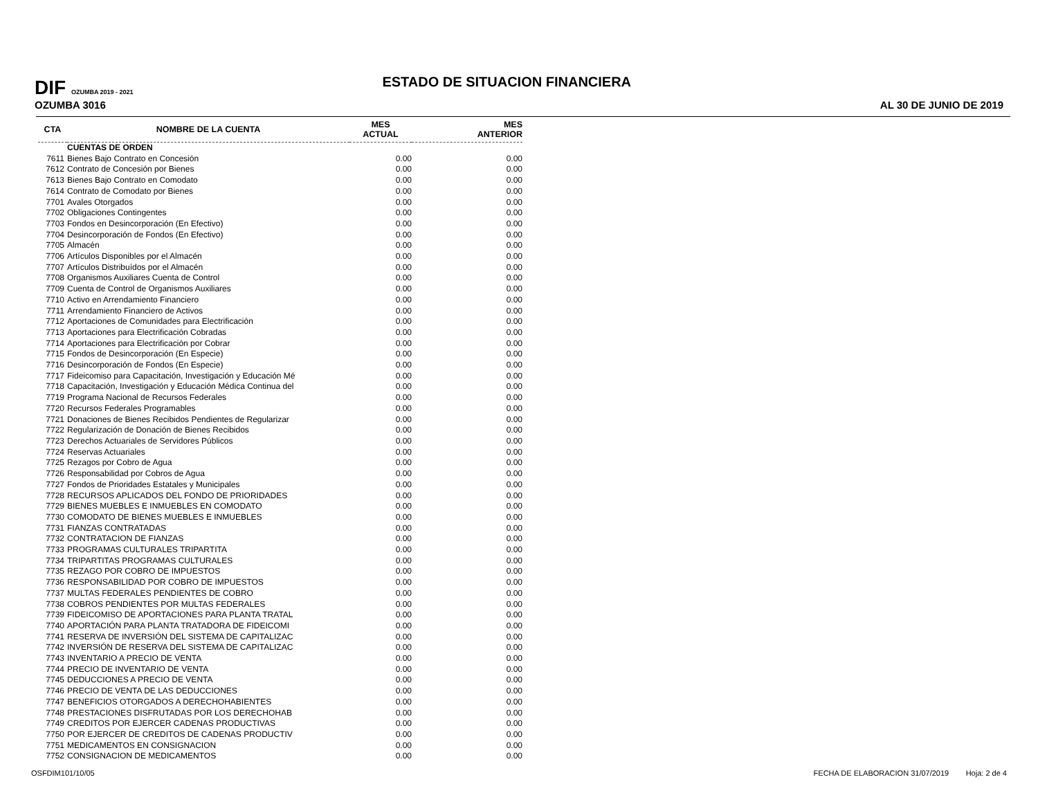DIF OZUMBA 2019 - 2021
OZUMBA 3016
ESTADO DE SITUACION FINANCIERA
AL 30 DE JUNIO DE 2019
| CTA | NOMBRE DE LA CUENTA | MES ACTUAL | MES ANTERIOR |
| --- | --- | --- | --- |
| | CUENTAS DE ORDEN | | |
| 7611 | Bienes Bajo Contrato en Concesión | 0.00 | 0.00 |
| 7612 | Contrato de Concesión por Bienes | 0.00 | 0.00 |
| 7613 | Bienes Bajo Contrato en Comodato | 0.00 | 0.00 |
| 7614 | Contrato de Comodato por Bienes | 0.00 | 0.00 |
| 7701 | Avales Otorgados | 0.00 | 0.00 |
| 7702 | Obligaciones Contingentes | 0.00 | 0.00 |
| 7703 | Fondos en Desincorporación (En Efectivo) | 0.00 | 0.00 |
| 7704 | Desincorporación de Fondos (En Efectivo) | 0.00 | 0.00 |
| 7705 | Almacén | 0.00 | 0.00 |
| 7706 | Artículos Disponibles por el Almacén | 0.00 | 0.00 |
| 7707 | Artículos Distribuídos por el Almacén | 0.00 | 0.00 |
| 7708 | Organismos Auxiliares Cuenta de Control | 0.00 | 0.00 |
| 7709 | Cuenta de Control de Organismos Auxiliares | 0.00 | 0.00 |
| 7710 | Activo en Arrendamiento Financiero | 0.00 | 0.00 |
| 7711 | Arrendamiento Financiero de Activos | 0.00 | 0.00 |
| 7712 | Aportaciones de Comunidades para Electrificación | 0.00 | 0.00 |
| 7713 | Aportaciones para Electrificación Cobradas | 0.00 | 0.00 |
| 7714 | Aportaciones para Electrificación por Cobrar | 0.00 | 0.00 |
| 7715 | Fondos de Desincorporación (En Especie) | 0.00 | 0.00 |
| 7716 | Desincorporación de Fondos (En Especie) | 0.00 | 0.00 |
| 7717 | Fideicomiso para Capacitación, Investigación y Educación Mé | 0.00 | 0.00 |
| 7718 | Capacitación, Investigación y Educación Médica Continua del | 0.00 | 0.00 |
| 7719 | Programa Nacional de Recursos Federales | 0.00 | 0.00 |
| 7720 | Recursos Federales Programables | 0.00 | 0.00 |
| 7721 | Donaciones de Bienes Recibidos Pendientes de Regularizar | 0.00 | 0.00 |
| 7722 | Regularización de Donación de Bienes Recibidos | 0.00 | 0.00 |
| 7723 | Derechos Actuariales de Servidores Públicos | 0.00 | 0.00 |
| 7724 | Reservas Actuariales | 0.00 | 0.00 |
| 7725 | Rezagos por Cobro de Agua | 0.00 | 0.00 |
| 7726 | Responsabilidad por Cobros de Agua | 0.00 | 0.00 |
| 7727 | Fondos de Prioridades Estatales y Municipales | 0.00 | 0.00 |
| 7728 | RECURSOS APLICADOS DEL FONDO DE PRIORIDADES | 0.00 | 0.00 |
| 7729 | BIENES MUEBLES E INMUEBLES EN COMODATO | 0.00 | 0.00 |
| 7730 | COMODATO DE BIENES MUEBLES E INMUEBLES | 0.00 | 0.00 |
| 7731 | FIANZAS CONTRATADAS | 0.00 | 0.00 |
| 7732 | CONTRATACION DE FIANZAS | 0.00 | 0.00 |
| 7733 | PROGRAMAS CULTURALES TRIPARTITA | 0.00 | 0.00 |
| 7734 | TRIPARTITAS PROGRAMAS CULTURALES | 0.00 | 0.00 |
| 7735 | REZAGO POR COBRO DE IMPUESTOS | 0.00 | 0.00 |
| 7736 | RESPONSABILIDAD POR COBRO DE IMPUESTOS | 0.00 | 0.00 |
| 7737 | MULTAS FEDERALES PENDIENTES DE COBRO | 0.00 | 0.00 |
| 7738 | COBROS PENDIENTES POR MULTAS FEDERALES | 0.00 | 0.00 |
| 7739 | FIDEICOMISO DE APORTACIONES PARA PLANTA TRATAL | 0.00 | 0.00 |
| 7740 | APORTACIÓN PARA PLANTA TRATADORA DE FIDEICOMI | 0.00 | 0.00 |
| 7741 | RESERVA DE INVERSIÓN DEL SISTEMA DE CAPITALIZAC | 0.00 | 0.00 |
| 7742 | INVERSIÓN DE RESERVA DEL SISTEMA DE CAPITALIZAC | 0.00 | 0.00 |
| 7743 | INVENTARIO A PRECIO DE VENTA | 0.00 | 0.00 |
| 7744 | PRECIO DE INVENTARIO DE VENTA | 0.00 | 0.00 |
| 7745 | DEDUCCIONES A PRECIO DE VENTA | 0.00 | 0.00 |
| 7746 | PRECIO DE VENTA DE LAS DEDUCCIONES | 0.00 | 0.00 |
| 7747 | BENEFICIOS OTORGADOS A DERECHOHABIENTES | 0.00 | 0.00 |
| 7748 | PRESTACIONES DISFRUTADAS POR LOS DERECHOHAB | 0.00 | 0.00 |
| 7749 | CREDITOS POR EJERCER CADENAS PRODUCTIVAS | 0.00 | 0.00 |
| 7750 | POR EJERCER DE CREDITOS DE CADENAS PRODUCTIV | 0.00 | 0.00 |
| 7751 | MEDICAMENTOS EN CONSIGNACION | 0.00 | 0.00 |
| 7752 | CONSIGNACION DE MEDICAMENTOS | 0.00 | 0.00 |
OSFDIM101/10/05 FECHA DE ELABORACION 31/07/2019 Hoja: 2 de 4